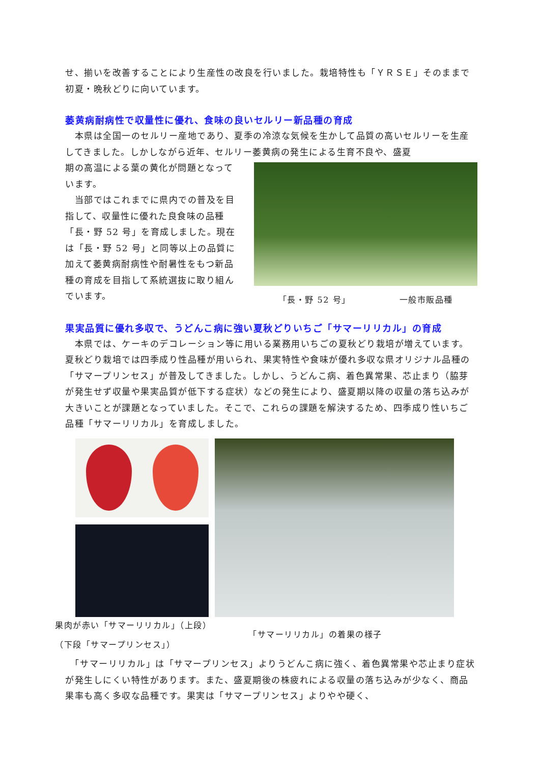せ、揃いを改善することにより生産性の改良を行いました。栽培特性も「ＹＲＳＥ」そのままで初夏・晩秋どりに向いています。
萎黄病耐病性で収量性に優れ、食味の良いセルリー新品種の育成
　本県は全国一のセルリー産地であり、夏季の冷涼な気候を生かして品質の高いセルリーを生産してきました。しかしながら近年、セルリー萎黄病の発生による生育不良や、盛夏
期の高温による葉の黄化が問題となっています。
　当部ではこれまでに県内での普及を目指して、収量性に優れた良食味の品種「長・野 52 号」を育成しました。現在は「長・野 52 号」と同等以上の品質に加えて萎黄病耐病性や耐暑性をもつ新品種の育成を目指して系統選抜に取り組んでいます。
「長・野 52 号」 一般市販品種
果実品質に優れ多収で、うどんこ病に強い夏秋どりいちご「サマーリリカル」の育成
　本県では、ケーキのデコレーション等に用いる業務用いちごの夏秋どり栽培が増えています。夏秋どり栽培では四季成り性品種が用いられ、果実特性や食味が優れ多収な県オリジナル品種の「サマープリンセス」が普及してきました。しかし、うどんこ病、着色異常果、芯止まり（脇芽が発生せず収量や果実品質が低下する症状）などの発生により、盛夏期以降の収量の落ち込みが大きいことが課題となっていました。そこで、これらの課題を解決するため、四季成り性いちご品種「サマーリリカル」を育成しました。
果肉が赤い「サマーリリカル」（上段）
（下段「サマープリンセス」）
「サマーリリカル」の着果の様子
　「サマーリリカル」は「サマープリンセス」よりうどんこ病に強く、着色異常果や芯止まり症状が発生しにくい特性があります。また、盛夏期後の株疲れによる収量の落ち込みが少なく、商品果率も高く多収な品種です。果実は「サマープリンセス」よりやや硬く、